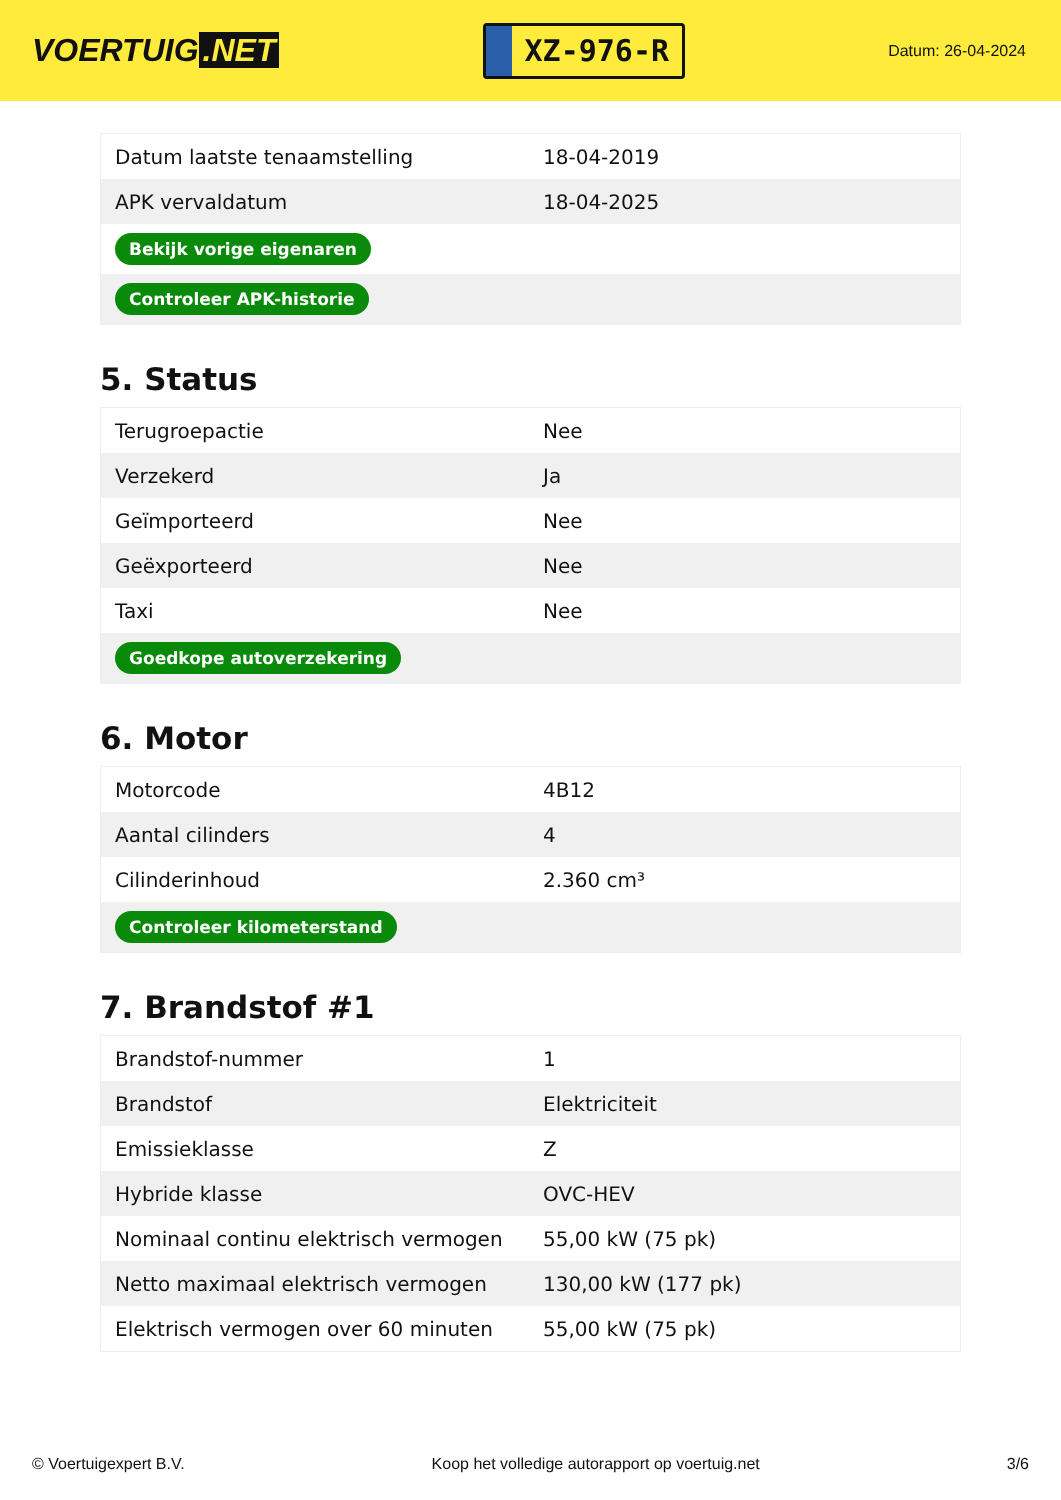VOERTUIG.NET
XZ-976-R
Datum: 26-04-2024
| Datum laatste tenaamstelling | 18-04-2019 |
| APK vervaldatum | 18-04-2025 |
| Bekijk vorige eigenaren | |
| Controleer APK-historie | |
5. Status
| Terugroepactie | Nee |
| Verzekerd | Ja |
| Geïmporteerd | Nee |
| Geëxporteerd | Nee |
| Taxi | Nee |
| Goedkope autoverzekering | |
6. Motor
| Motorcode | 4B12 |
| Aantal cilinders | 4 |
| Cilinderinhoud | 2.360 cm³ |
| Controleer kilometerstand | |
7. Brandstof #1
| Brandstof-nummer | 1 |
| Brandstof | Elektriciteit |
| Emissieklasse | Z |
| Hybride klasse | OVC-HEV |
| Nominaal continu elektrisch vermogen | 55,00 kW (75 pk) |
| Netto maximaal elektrisch vermogen | 130,00 kW (177 pk) |
| Elektrisch vermogen over 60 minuten | 55,00 kW (75 pk) |
© Voertuigexpert B.V. Koop het volledige autorapport op voertuig.net 3/6